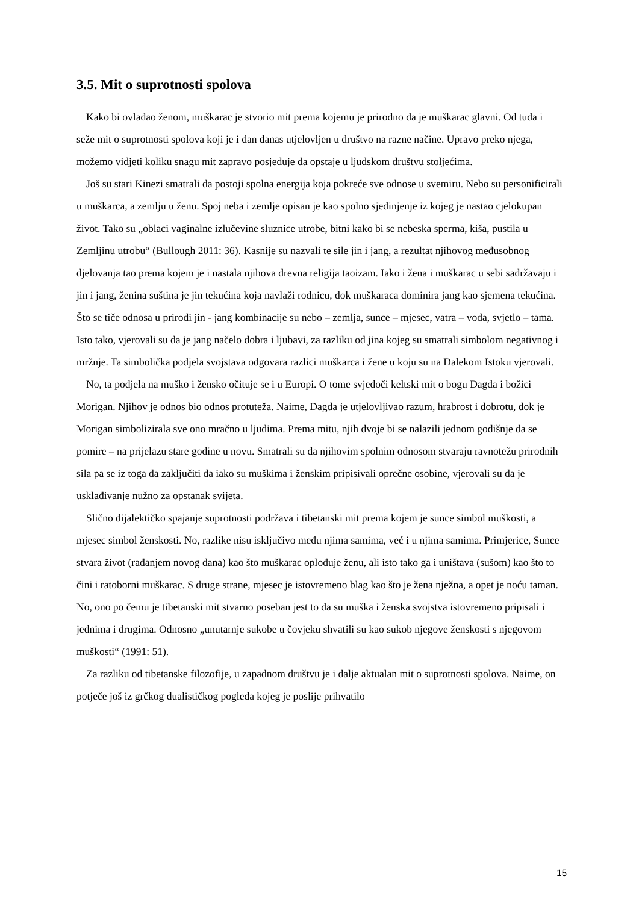3.5. Mit o suprotnosti spolova
Kako bi ovladao ženom, muškarac je stvorio mit prema kojemu je prirodno da je muškarac glavni. Od tuda i seže mit o suprotnosti spolova koji je i dan danas utjelovljen u društvo na razne načine. Upravo preko njega, možemo vidjeti koliku snagu mit zapravo posjeduje da opstaje u ljudskom društvu stoljećima.
Još su stari Kinezi smatrali da postoji spolna energija koja pokreće sve odnose u svemiru. Nebo su personificirali u muškarca, a zemlju u ženu. Spoj neba i zemlje opisan je kao spolno sjedinjenje iz kojeg je nastao cjelokupan život. Tako su „oblaci vaginalne izlučevine sluznice utrobe, bitni kako bi se nebeska sperma, kiša, pustila u Zemljinu utrobu“ (Bullough 2011: 36). Kasnije su nazvali te sile jin i jang, a rezultat njihovog međusobnog djelovanja tao prema kojem je i nastala njihova drevna religija taoizam. Iako i žena i muškarac u sebi sadržavaju i jin i jang, ženina suština je jin tekućina koja navlaži rodnicu, dok muškaraca dominira jang kao sjemena tekućina. Što se tiče odnosa u prirodi jin - jang kombinacije su nebo – zemlja, sunce – mjesec, vatra – voda, svjetlo – tama. Isto tako, vjerovali su da je jang načelo dobra i ljubavi, za razliku od jina kojeg su smatrali simbolom negativnog i mržnje. Ta simbolička podjela svojstava odgovara razlici muškarca i žene u koju su na Dalekom Istoku vjerovali.
No, ta podjela na muško i žensko očituje se i u Europi. O tome svjedoči keltski mit o bogu Dagda i božici Morigan. Njihov je odnos bio odnos protuteža. Naime, Dagda je utjelovljivao razum, hrabrost i dobrotu, dok je Morigan simbolizirala sve ono mračno u ljudima. Prema mitu, njih dvoje bi se nalazili jednom godišnje da se pomire – na prijelazu stare godine u novu. Smatrali su da njihovim spolnim odnosom stvaraju ravnotežu prirodnih sila pa se iz toga da zaključiti da iako su muškima i ženskim pripisivali oprečne osobine, vjerovali su da je usklađivanje nužno za opstanak svijeta.
Slično dijalektičko spajanje suprotnosti podržava i tibetanski mit prema kojem je sunce simbol muškosti, a mjesec simbol ženskosti. No, razlike nisu isključivo među njima samima, već i u njima samima. Primjerice, Sunce stvara život (rađanjem novog dana) kao što muškarac oplođuje ženu, ali isto tako ga i uništava (sušom) kao što to čini i ratoborni muškarac. S druge strane, mjesec je istovremeno blag kao što je žena nježna, a opet je noću taman. No, ono po čemu je tibetanski mit stvarno poseban jest to da su muška i ženska svojstva istovremeno pripisali i jednima i drugima. Odnosno „unutarnje sukobe u čovjeku shvatili su kao sukob njegove ženskosti s njegovom muškosti“ (1991: 51).
Za razliku od tibetanske filozofije, u zapadnom društvu je i dalje aktualan mit o suprotnosti spolova. Naime, on potječe još iz grčkog dualističkog pogleda kojeg je poslije prihvatilo
15